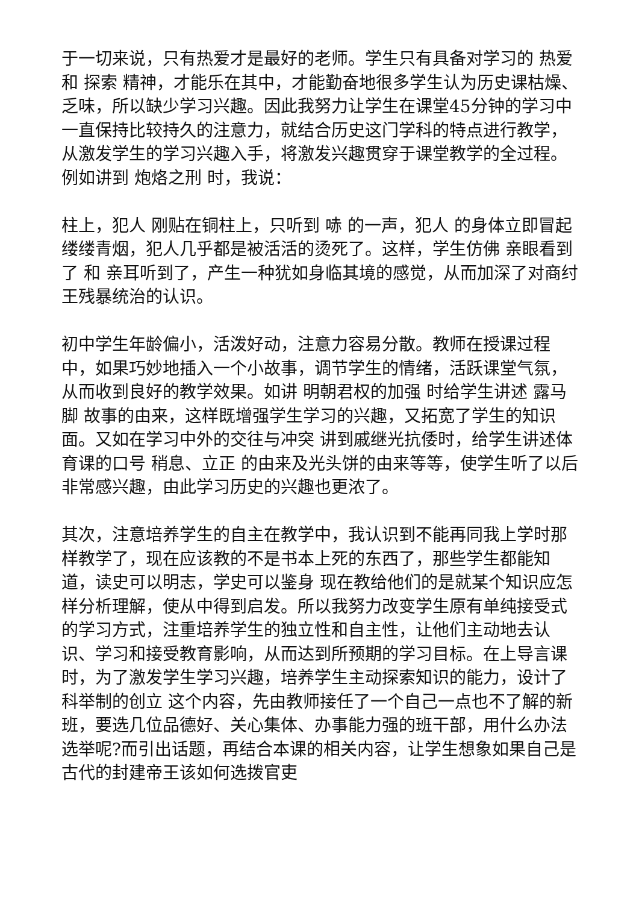于一切来说，只有热爱才是最好的老师。学生只有具备对学习的 热爱 和 探索 精神，才能乐在其中，才能勤奋地很多学生认为历史课枯燥、乏味，所以缺少学习兴趣。因此我努力让学生在课堂45分钟的学习中一直保持比较持久的注意力，就结合历史这门学科的特点进行教学，从激发学生的学习兴趣入手，将激发兴趣贯穿于课堂教学的全过程。例如讲到 炮烙之刑 时，我说：
柱上，犯人 刚贴在铜柱上，只听到 哧 的一声，犯人 的身体立即冒起缕缕青烟，犯人几乎都是被活活的烫死了。这样，学生仿佛 亲眼看到了 和 亲耳听到了，产生一种犹如身临其境的感觉，从而加深了对商纣王残暴统治的认识。
初中学生年龄偏小，活泼好动，注意力容易分散。教师在授课过程中，如果巧妙地插入一个小故事，调节学生的情绪，活跃课堂气氛，从而收到良好的教学效果。如讲 明朝君权的加强 时给学生讲述 露马脚 故事的由来，这样既增强学生学习的兴趣，又拓宽了学生的知识面。又如在学习中外的交往与冲突 讲到戚继光抗倭时，给学生讲述体育课的口号 稍息、立正 的由来及光头饼的由来等等，使学生听了以后非常感兴趣，由此学习历史的兴趣也更浓了。
其次，注意培养学生的自主在教学中，我认识到不能再同我上学时那样教学了，现在应该教的不是书本上死的东西了，那些学生都能知道，读史可以明志，学史可以鉴身 现在教给他们的是就某个知识应怎样分析理解，使从中得到启发。所以我努力改变学生原有单纯接受式的学习方式，注重培养学生的独立性和自主性，让他们主动地去认识、学习和接受教育影响，从而达到所预期的学习目标。在上导言课时，为了激发学生学习兴趣，培养学生主动探索知识的能力，设计了科举制的创立 这个内容，先由教师接任了一个自己一点也不了解的新班，要选几位品德好、关心集体、办事能力强的班干部，用什么办法选举呢?而引出话题，再结合本课的相关内容，让学生想象如果自己是古代的封建帝王该如何选拨官吏